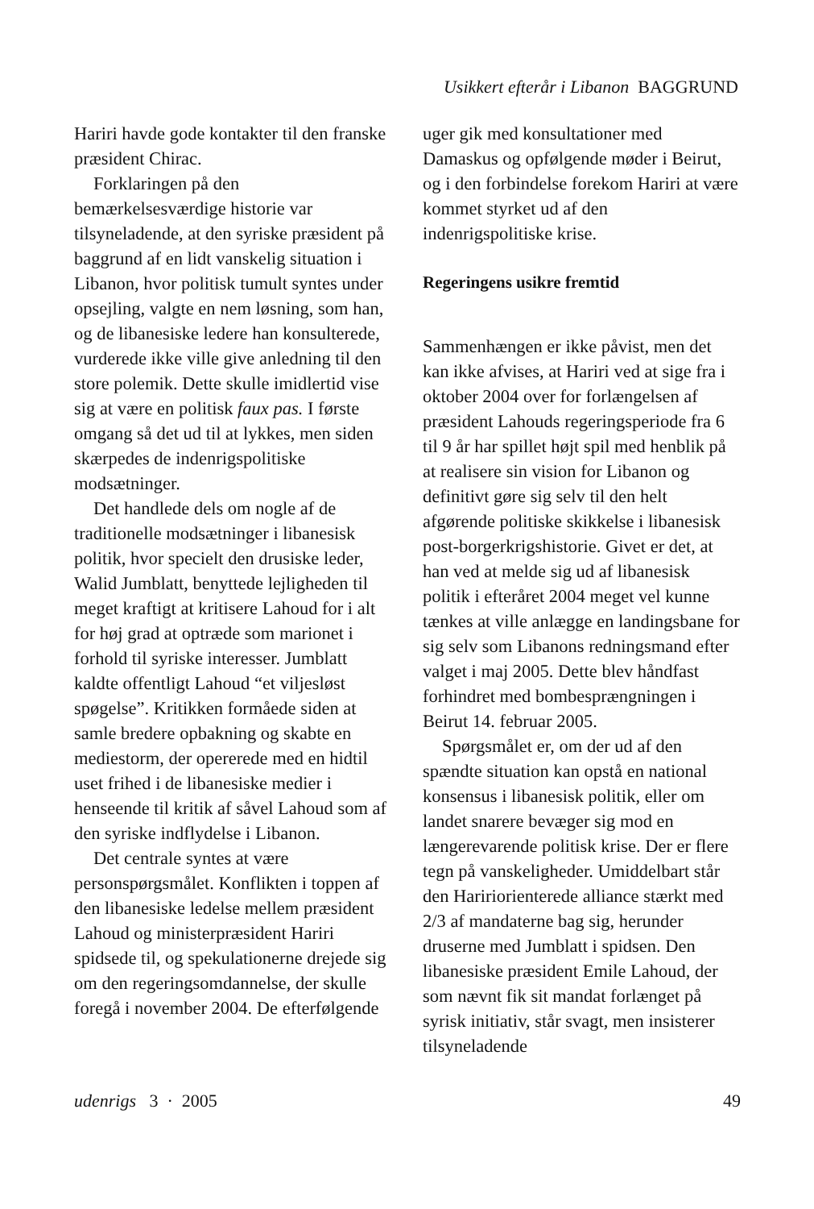Usikkert efterår i Libanon BAGGRUND
Hariri havde gode kontakter til den franske præsident Chirac.
Forklaringen på den bemærkelsesværdige historie var tilsyneladende, at den syriske præsident på baggrund af en lidt vanskelig situation i Libanon, hvor politisk tumult syntes under opsejling, valgte en nem løsning, som han, og de libanesiske ledere han konsulterede, vurderede ikke ville give anledning til den store polemik. Dette skulle imidlertid vise sig at være en politisk faux pas. I første omgang så det ud til at lykkes, men siden skærpedes de indenrigspolitiske modsætninger.
Det handlede dels om nogle af de traditionelle modsætninger i libanesisk politik, hvor specielt den drusiske leder, Walid Jumblatt, benyttede lejligheden til meget kraftigt at kritisere Lahoud for i alt for høj grad at optræde som marionet i forhold til syriske interesser. Jumblatt kaldte offentligt Lahoud “et viljesløst spøgelse”. Kritikken formåede siden at samle bredere opbakning og skabte en mediestorm, der opererede med en hidtil uset frihed i de libanesiske medier i henseende til kritik af såvel Lahoud som af den syriske indflydelse i Libanon.
Det centrale syntes at være personspørgsmålet. Konflikten i toppen af den libanesiske ledelse mellem præsident Lahoud og ministerpræsident Hariri spidsede til, og spekulationerne drejede sig om den regeringsomdannelse, der skulle foregå i november 2004. De efterfølgende
uger gik med konsultationer med Damaskus og opfølgende møder i Beirut, og i den forbindelse forekom Hariri at være kommet styrket ud af den indenrigspolitiske krise.
Regeringens usikre fremtid
Sammenhængen er ikke påvist, men det kan ikke afvises, at Hariri ved at sige fra i oktober 2004 over for forlængelsen af præsident Lahouds regeringsperiode fra 6 til 9 år har spillet højt spil med henblik på at realisere sin vision for Libanon og definitivt gøre sig selv til den helt afgørende politiske skikkelse i libanesisk post-borgerkrigshistorie. Givet er det, at han ved at melde sig ud af libanesisk politik i efteråret 2004 meget vel kunne tænkes at ville anlægge en landingsbane for sig selv som Libanons redningsmand efter valget i maj 2005. Dette blev håndfast forhindret med bombesprængningen i Beirut 14. februar 2005.
Spørgsmålet er, om der ud af den spændte situation kan opstå en national konsensus i libanesisk politik, eller om landet snarere bevæger sig mod en længerevarende politisk krise. Der er flere tegn på vanskeligheder. Umiddelbart står den Haririorienterede alliance stærkt med 2/3 af mandaterne bag sig, herunder druserne med Jumblatt i spidsen. Den libanesiske præsident Emile Lahoud, der som nævnt fik sit mandat forlænget på syrisk initiativ, står svagt, men insisterer tilsyneladende
udenrigs 3 · 2005 49